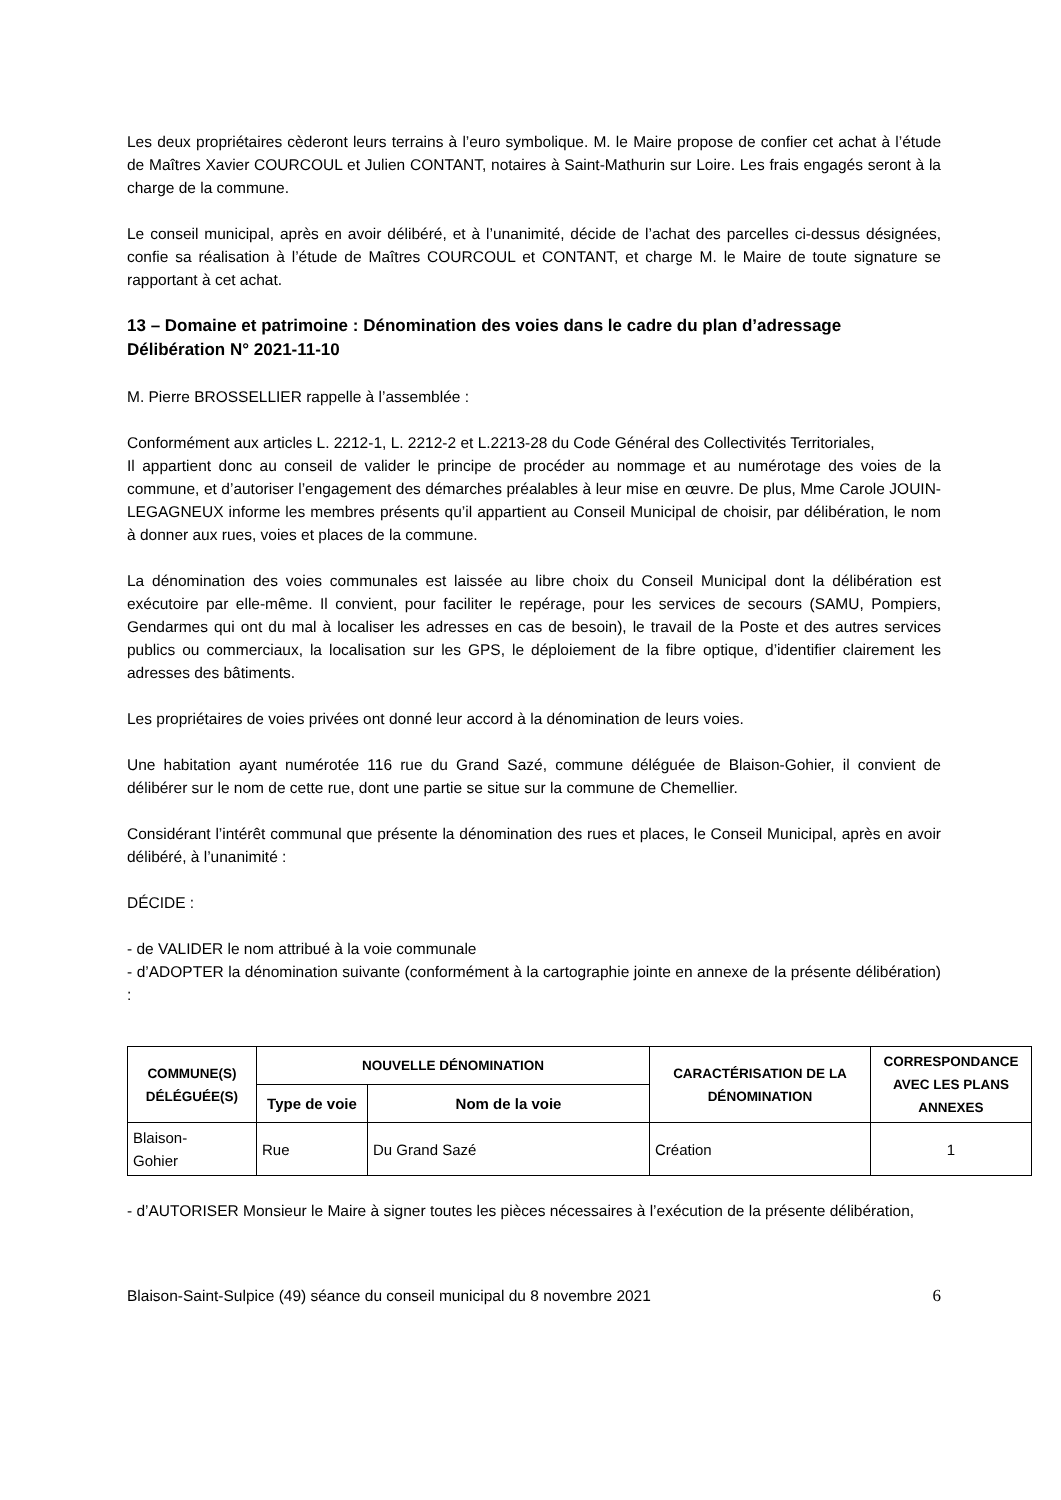Les deux propriétaires cèderont leurs terrains à l’euro symbolique. M. le Maire propose de confier cet achat à l’étude de Maîtres Xavier COURCOUL et Julien CONTANT, notaires à Saint-Mathurin sur Loire. Les frais engagés seront à la charge de la commune.
Le conseil municipal, après en avoir délibéré, et à l’unanimité, décide de l’achat des parcelles ci-dessus désignées, confie sa réalisation à l’étude de Maîtres COURCOUL et CONTANT, et charge M. le Maire de toute signature se rapportant à cet achat.
13 – Domaine et patrimoine : Dénomination des voies dans le cadre du plan d’adressage
Délibération N° 2021-11-10
M. Pierre BROSSELLIER rappelle à l’assemblée :
Conformément aux articles L. 2212-1, L. 2212-2 et L.2213-28 du Code Général des Collectivités Territoriales,
Il appartient donc au conseil de valider le principe de procéder au nommage et au numérotage des voies de la commune, et d’autoriser l’engagement des démarches préalables à leur mise en œuvre. De plus, Mme Carole JOUIN-LEGAGNEUX informe les membres présents qu’il appartient au Conseil Municipal de choisir, par délibération, le nom à donner aux rues, voies et places de la commune.
La dénomination des voies communales est laissée au libre choix du Conseil Municipal dont la délibération est exécutoire par elle-même. Il convient, pour faciliter le repérage, pour les services de secours (SAMU, Pompiers, Gendarmes qui ont du mal à localiser les adresses en cas de besoin), le travail de la Poste et des autres services publics ou commerciaux, la localisation sur les GPS, le déploiement de la fibre optique, d’identifier clairement les adresses des bâtiments.
Les propriétaires de voies privées ont donné leur accord à la dénomination de leurs voies.
Une habitation ayant numérotée 116 rue du Grand Sazé, commune déléguée de Blaison-Gohier, il convient de délibérer sur le nom de cette rue, dont une partie se situe sur la commune de Chemellier.
Considérant l’intérêt communal que présente la dénomination des rues et places, le Conseil Municipal, après en avoir délibéré, à l’unanimité :
DÉCIDE :
- de VALIDER le nom attribué à la voie communale
- d’ADOPTER la dénomination suivante (conformément à la cartographie jointe en annexe de la présente délibération) :
| COMMUNE(S) DÉLÉGUÉE(S) | NOUVELLE DÉNOMINATION | | CARACTÉRISATION DE LA DÉNOMINATION | CORRESPONDANCE AVEC LES PLANS ANNEXES |
| --- | --- | --- | --- | --- |
| | Type de voie | Nom de la voie | | |
| Blaison- Gohier | Rue | Du Grand Sazé | Création | 1 |
- d’AUTORISER Monsieur le Maire à signer toutes les pièces nécessaires à l’exécution de la présente délibération,
Blaison-Saint-Sulpice (49) séance du conseil municipal du 8 novembre 2021 6